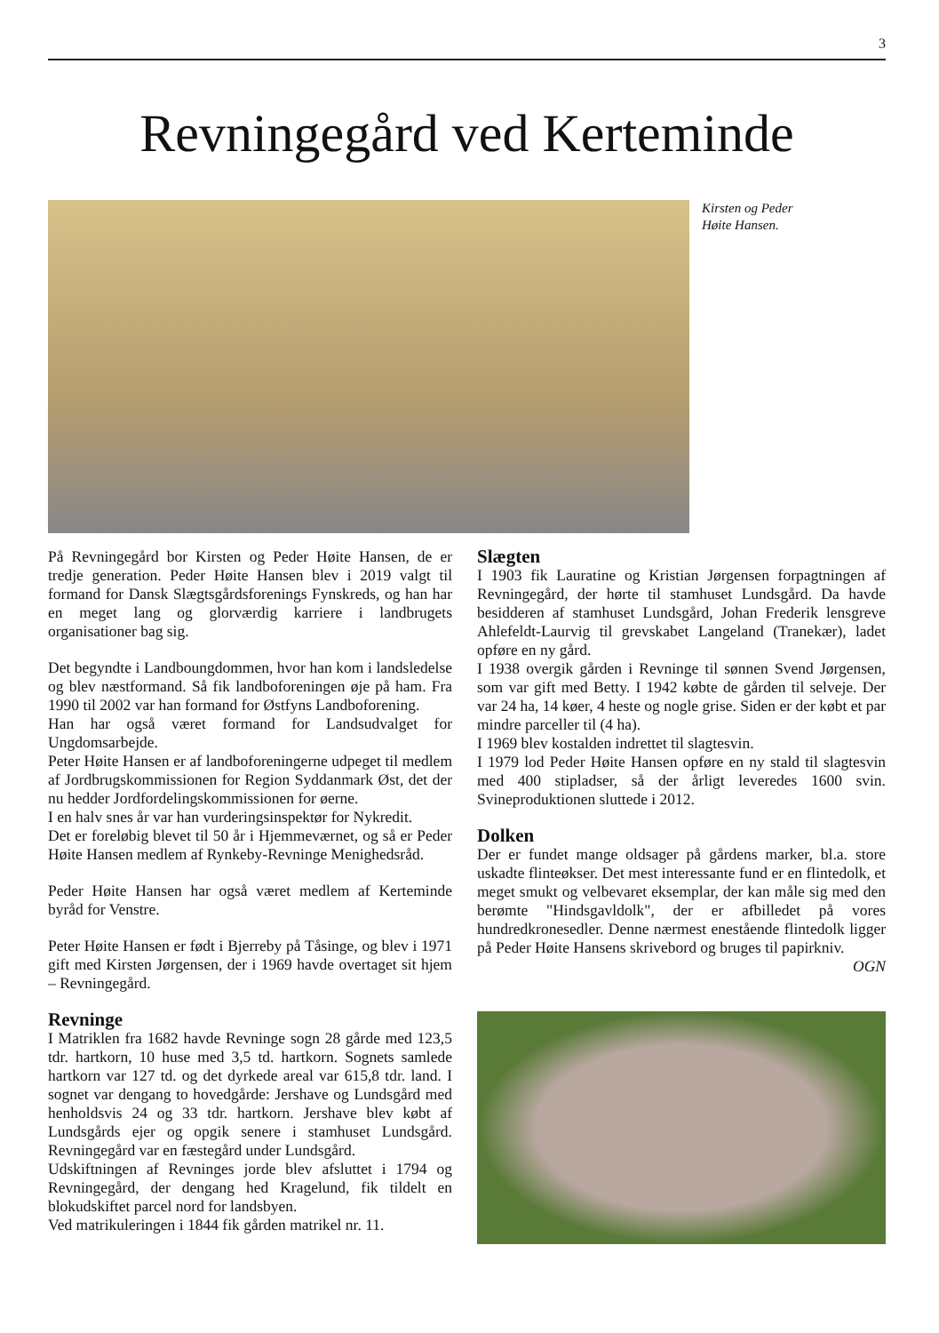3
Revningegård ved Kerteminde
Kirsten og Peder
Høite Hansen.
På Revningegård bor Kirsten og Peder Høite Hansen, de er tredje generation. Peder Høite Hansen blev i 2019 valgt til formand for Dansk Slægtsgårdsforenings Fynskreds, og han har en meget lang og glorværdig karriere i landbrugets organisationer bag sig.
Det begyndte i Landboungdommen, hvor han kom i landsledelse og blev næstformand. Så fik landboforeningen øje på ham. Fra 1990 til 2002 var han formand for Østfyns Landboforening.
Han har også været formand for Landsudvalget for Ungdomsarbejde.
Peter Høite Hansen er af landboforeningerne udpeget til medlem af Jordbrugskommissionen for Region Syddanmark Øst, det der nu hedder Jordfordelingskommissionen for øerne.
I en halv snes år var han vurderingsinspektør for Nykredit.
Det er foreløbig blevet til 50 år i Hjemmeværnet, og så er Peder Høite Hansen medlem af Rynkeby-Revninge Menighedsråd.
Peder Høite Hansen har også været medlem af Kerteminde byråd for Venstre.
Peter Høite Hansen er født i Bjerreby på Tåsinge, og blev i 1971 gift med Kirsten Jørgensen, der i 1969 havde overtaget sit hjem – Revningegård.
Revninge
I Matriklen fra 1682 havde Revninge sogn 28 gårde med 123,5 tdr. hartkorn, 10 huse med 3,5 td. hartkorn. Sognets samlede hartkorn var 127 td. og det dyrkede areal var 615,8 tdr. land. I sognet var dengang to hovedgårde: Jershave og Lundsgård med henholdsvis 24 og 33 tdr. hartkorn. Jershave blev købt af Lundsgårds ejer og opgik senere i stamhuset Lundsgård. Revningegård var en fæstegård under Lundsgård.
Udskiftningen af Revninges jorde blev afsluttet i 1794 og Revningegård, der dengang hed Kragelund, fik tildelt en blokudskiftet parcel nord for landsbyen.
Ved matrikuleringen i 1844 fik gården matrikel nr. 11.
Slægten
I 1903 fik Lauratine og Kristian Jørgensen forpagtningen af Revningegård, der hørte til stamhuset Lundsgård. Da havde besidderen af stamhuset Lundsgård, Johan Frederik lensgreve Ahlefeldt-Laurvig til grevskabet Langeland (Tranekær), ladet opføre en ny gård.
I 1938 overgik gården i Revninge til sønnen Svend Jørgensen, som var gift med Betty. I 1942 købte de gården til selveje. Der var 24 ha, 14 køer, 4 heste og nogle grise. Siden er der købt et par mindre parceller til (4 ha).
I 1969 blev kostalden indrettet til slagtesvin.
I 1979 lod Peder Høite Hansen opføre en ny stald til slagtesvin med 400 stipladser, så der årligt leveredes 1600 svin. Svineproduktionen sluttede i 2012.
Dolken
Der er fundet mange oldsager på gårdens marker, bl.a. store uskadte flinteøkser. Det mest interessante fund er en flintedolk, et meget smukt og velbevaret eksemplar, der kan måle sig med den berømte "Hindsgavldolk", der er afbilledet på vores hundredkronesedler. Denne nærmest enestående flintedolk ligger på Peder Høite Hansens skrivebord og bruges til papirkniv.
OGN